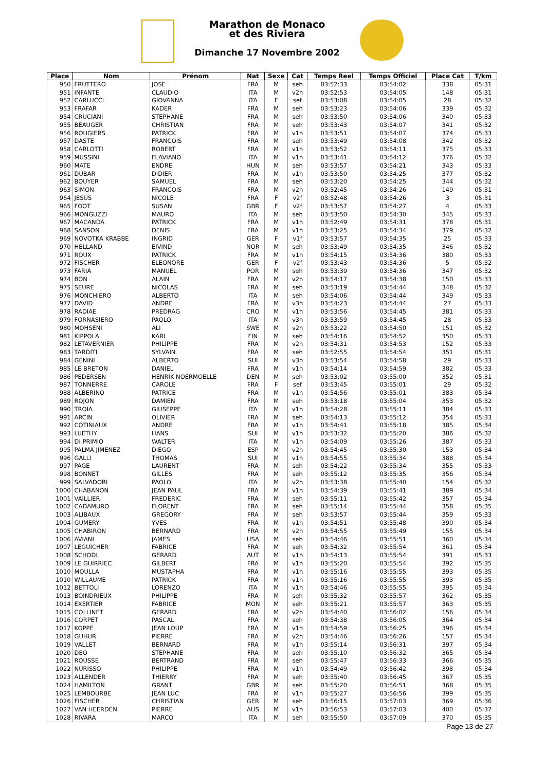Marathon de Monaco
et des Riviera
Dimanche 17 Novembre 2002
| Place | Nom | Prénom | Nat | Sexe | Cat | Temps Reel | Temps Officiel | Place Cat | T/km |
| --- | --- | --- | --- | --- | --- | --- | --- | --- | --- |
| 950 | FRUTTERO | JOSE | FRA | M | seh | 03:52:33 | 03:54:02 | 338 | 05:31 |
| 951 | INFANTE | CLAUDIO | ITA | M | v2h | 03:52:53 | 03:54:05 | 148 | 05:31 |
| 952 | CARLUCCI | GIOVANNA | ITA | F | sef | 03:53:08 | 03:54:05 | 28 | 05:32 |
| 953 | FRAFAR | KADER | FRA | M | seh | 03:53:23 | 03:54:06 | 339 | 05:32 |
| 954 | CRUCIANI | STEPHANE | FRA | M | seh | 03:53:50 | 03:54:06 | 340 | 05:33 |
| 955 | BEAUGER | CHRISTIAN | FRA | M | seh | 03:53:43 | 03:54:07 | 341 | 05:32 |
| 956 | ROUGIERS | PATRICK | FRA | M | v1h | 03:53:51 | 03:54:07 | 374 | 05:33 |
| 957 | DASTE | FRANCOIS | FRA | M | seh | 03:53:49 | 03:54:08 | 342 | 05:32 |
| 958 | CARLOTTI | ROBERT | FRA | M | v1h | 03:53:52 | 03:54:11 | 375 | 05:33 |
| 959 | MUSSINI | FLAVIANO | ITA | M | v1h | 03:53:41 | 03:54:12 | 376 | 05:32 |
| 960 | MATE | ENDRE | HUN | M | seh | 03:53:57 | 03:54:21 | 343 | 05:33 |
| 961 | DUBAR | DIDIER | FRA | M | v1h | 03:53:50 | 03:54:25 | 377 | 05:32 |
| 962 | BOUYER | SAMUEL | FRA | M | seh | 03:53:20 | 03:54:25 | 344 | 05:32 |
| 963 | SIMON | FRANCOIS | FRA | M | v2h | 03:52:45 | 03:54:26 | 149 | 05:31 |
| 964 | JESUS | NICOLE | FRA | F | v2f | 03:52:48 | 03:54:26 | 3 | 05:31 |
| 965 | FOOT | SUSAN | GBR | F | v2f | 03:53:57 | 03:54:27 | 4 | 05:33 |
| 966 | MONGUZZI | MAURO | ITA | M | seh | 03:53:50 | 03:54:30 | 345 | 05:33 |
| 967 | MACANDA | PATRICK | FRA | M | v1h | 03:52:49 | 03:54:31 | 378 | 05:31 |
| 968 | SANSON | DENIS | FRA | M | v1h | 03:53:25 | 03:54:34 | 379 | 05:32 |
| 969 | NOVOTKA KRABBE | INGRID | GER | F | v1f | 03:53:57 | 03:54:35 | 25 | 05:33 |
| 970 | HELLAND | EIVIND | NOR | M | seh | 03:53:49 | 03:54:35 | 346 | 05:32 |
| 971 | ROUX | PATRICK | FRA | M | v1h | 03:54:15 | 03:54:36 | 380 | 05:33 |
| 972 | FISCHER | ELEONORE | GER | F | v2f | 03:53:43 | 03:54:36 | 5 | 05:32 |
| 973 | FARIA | MANUEL | POR | M | seh | 03:53:39 | 03:54:36 | 347 | 05:32 |
| 974 | BON | ALAIN | FRA | M | v2h | 03:54:17 | 03:54:38 | 150 | 05:33 |
| 975 | SEURE | NICOLAS | FRA | M | seh | 03:53:19 | 03:54:44 | 348 | 05:32 |
| 976 | MONCHIERO | ALBERTO | ITA | M | seh | 03:54:06 | 03:54:44 | 349 | 05:33 |
| 977 | DAVID | ANDRE | FRA | M | v3h | 03:54:23 | 03:54:44 | 27 | 05:33 |
| 978 | RADIAE | PREDRAG | CRO | M | v1h | 03:53:56 | 03:54:45 | 381 | 05:33 |
| 979 | FORNASIERO | PAOLO | ITA | M | v3h | 03:53:59 | 03:54:45 | 28 | 05:33 |
| 980 | MOHSENI | ALI | SWE | M | v2h | 03:53:22 | 03:54:50 | 151 | 05:32 |
| 981 | KIPPOLA | KARL | FIN | M | seh | 03:54:16 | 03:54:52 | 350 | 05:33 |
| 982 | LETAVERNIER | PHILIPPE | FRA | M | v2h | 03:54:31 | 03:54:53 | 152 | 05:33 |
| 983 | TARDITI | SYLVAIN | FRA | M | seh | 03:52:55 | 03:54:54 | 351 | 05:31 |
| 984 | GENINI | ALBERTO | SUI | M | v3h | 03:53:54 | 03:54:58 | 29 | 05:33 |
| 985 | LE BRETON | DANIEL | FRA | M | v1h | 03:54:14 | 03:54:59 | 382 | 05:33 |
| 986 | PEDERSEN | HENRIK NOERMOELLE | DEN | M | seh | 03:53:02 | 03:55:00 | 352 | 05:31 |
| 987 | TONNERRE | CAROLE | FRA | F | sef | 03:53:45 | 03:55:01 | 29 | 05:32 |
| 988 | ALBERINO | PATRICE | FRA | M | v1h | 03:54:56 | 03:55:01 | 383 | 05:34 |
| 989 | ROJON | DAMIEN | FRA | M | seh | 03:53:18 | 03:55:04 | 353 | 05:32 |
| 990 | TROIA | GIUSEPPE | ITA | M | v1h | 03:54:28 | 03:55:11 | 384 | 05:33 |
| 991 | ARCIN | OLIVIER | FRA | M | seh | 03:54:13 | 03:55:12 | 354 | 05:33 |
| 992 | COTINIAUX | ANDRE | FRA | M | v1h | 03:54:41 | 03:55:18 | 385 | 05:34 |
| 993 | LUETHY | HANS | SUI | M | v1h | 03:53:32 | 03:55:20 | 386 | 05:32 |
| 994 | DI PRIMIO | WALTER | ITA | M | v1h | 03:54:09 | 03:55:26 | 387 | 05:33 |
| 995 | PALMA JIMENEZ | DIEGO | ESP | M | v2h | 03:54:45 | 03:55:30 | 153 | 05:34 |
| 996 | GALLI | THOMAS | SUI | M | v1h | 03:54:55 | 03:55:34 | 388 | 05:34 |
| 997 | PAGE | LAURENT | FRA | M | seh | 03:54:22 | 03:55:34 | 355 | 05:33 |
| 998 | BONNET | GILLES | FRA | M | seh | 03:55:12 | 03:55:35 | 356 | 05:34 |
| 999 | SALVADORI | PAOLO | ITA | M | v2h | 03:53:38 | 03:55:40 | 154 | 05:32 |
| 1000 | CHABANON | JEAN PAUL | FRA | M | v1h | 03:54:39 | 03:55:41 | 389 | 05:34 |
| 1001 | VAILLIER | FREDERIC | FRA | M | seh | 03:55:11 | 03:55:42 | 357 | 05:34 |
| 1002 | CADAMURO | FLORENT | FRA | M | seh | 03:55:14 | 03:55:44 | 358 | 05:35 |
| 1003 | ALIBAUX | GREGORY | FRA | M | seh | 03:53:57 | 03:55:44 | 359 | 05:33 |
| 1004 | GUMERY | YVES | FRA | M | v1h | 03:54:51 | 03:55:48 | 390 | 05:34 |
| 1005 | CHABIRON | BERNARD | FRA | M | v2h | 03:54:55 | 03:55:49 | 155 | 05:34 |
| 1006 | AVIANI | JAMES | USA | M | seh | 03:54:46 | 03:55:51 | 360 | 05:34 |
| 1007 | LEGUICHER | FABRICE | FRA | M | seh | 03:54:32 | 03:55:54 | 361 | 05:34 |
| 1008 | SCHODL | GERARD | AUT | M | v1h | 03:54:13 | 03:55:54 | 391 | 05:33 |
| 1009 | LE GUIRRIEC | GILBERT | FRA | M | v1h | 03:55:20 | 03:55:54 | 392 | 05:35 |
| 1010 | MOULLA | MUSTAPHA | FRA | M | v1h | 03:55:16 | 03:55:55 | 393 | 05:35 |
| 1010 | WILLAUME | PATRICK | FRA | M | v1h | 03:55:16 | 03:55:55 | 393 | 05:35 |
| 1012 | BETTOLI | LORENZO | ITA | M | v1h | 03:54:46 | 03:55:55 | 395 | 05:34 |
| 1013 | BOINDRIEUX | PHILIPPE | FRA | M | seh | 03:55:32 | 03:55:57 | 362 | 05:35 |
| 1014 | EXERTIER | FABRICE | MON | M | seh | 03:55:21 | 03:55:57 | 363 | 05:35 |
| 1015 | COLLINET | GERARD | FRA | M | v2h | 03:54:40 | 03:56:02 | 156 | 05:34 |
| 1016 | CORPET | PASCAL | FRA | M | seh | 03:54:38 | 03:56:05 | 364 | 05:34 |
| 1017 | KOPPE | JEAN LOUP | FRA | M | v1h | 03:54:59 | 03:56:25 | 396 | 05:34 |
| 1018 | GUHUR | PIERRE | FRA | M | v2h | 03:54:46 | 03:56:26 | 157 | 05:34 |
| 1019 | VALLET | BERNARD | FRA | M | v1h | 03:55:14 | 03:56:31 | 397 | 05:34 |
| 1020 | DEO | STEPHANE | FRA | M | seh | 03:55:10 | 03:56:32 | 365 | 05:34 |
| 1021 | ROUSSE | BERTRAND | FRA | M | seh | 03:55:47 | 03:56:33 | 366 | 05:35 |
| 1022 | NURISSO | PHILIPPE | FRA | M | v1h | 03:54:49 | 03:56:42 | 398 | 05:34 |
| 1023 | ALLENDER | THIERRY | FRA | M | seh | 03:55:40 | 03:56:45 | 367 | 05:35 |
| 1024 | HAMILTON | GRANT | GBR | M | seh | 03:55:20 | 03:56:51 | 368 | 05:35 |
| 1025 | LEMBOURBE | JEAN LUC | FRA | M | v1h | 03:55:27 | 03:56:56 | 399 | 05:35 |
| 1026 | FISCHER | CHRISTIAN | GER | M | seh | 03:56:15 | 03:57:03 | 369 | 05:36 |
| 1027 | VAN HEERDEN | PIERRE | AUS | M | v1h | 03:56:53 | 03:57:03 | 400 | 05:37 |
| 1028 | RIVARA | MARCO | ITA | M | seh | 03:55:50 | 03:57:09 | 370 | 05:35 |
Page 13 de 27